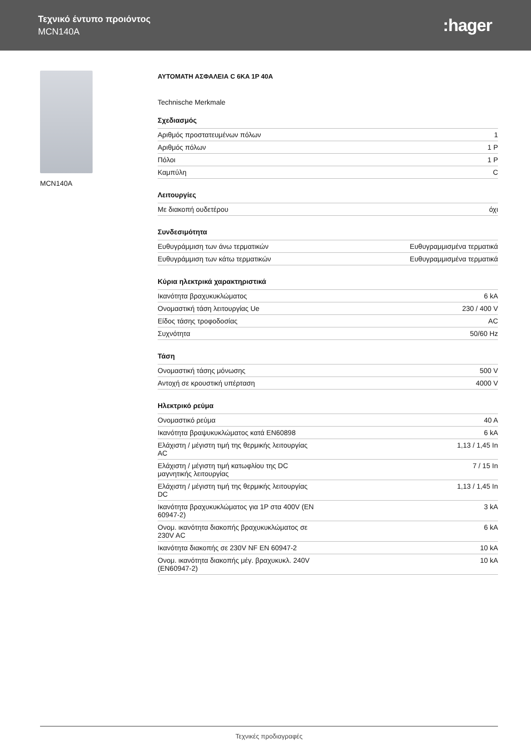Τεχνικό έντυπο προιόντος
MCN140A
:hager
MCN140A
ΑΥΤΟΜΑΤΗ ΑΣΦΑΛΕΙΑ C 6KA 1P 40A
Technische Merkmale
Σχεδιασμός
| Αριθμός προστατευμένων πόλων | 1 |
| Αριθμός πόλων | 1 P |
| Πόλοι | 1 P |
| Καμπύλη | C |
Λειτουργίες
| Με διακοπή ουδετέρου | όχι |
Συνδεσιμότητα
| Ευθυγράμμιση των άνω τερματικών | Ευθυγραμμισμένα τερματικά |
| Ευθυγράμμιση των κάτω τερματικών | Ευθυγραμμισμένα τερματικά |
Κύρια ηλεκτρικά χαρακτηριστικά
| Ικανότητα βραχυκυκλώματος | 6 kA |
| Ονομαστική τάση λειτουργίας Ue | 230 / 400 V |
| Είδος τάσης τροφοδοσίας | AC |
| Συχνότητα | 50/60 Hz |
Τάση
| Ονομαστική τάσης μόνωσης | 500 V |
| Αντοχή σε κρουστική υπέρταση | 4000 V |
Ηλεκτρικό ρεύμα
| Ονομαστικό ρεύμα | 40 A |
| Ικανότητα βραψυκυκλώματος κατά EN60898 | 6 kA |
| Ελάχιστη / μέγιστη τιμή της θερμικής λειτουργίας AC | 1,13 / 1,45 In |
| Ελάχιστη / μέγιστη τιμή κατωφλίου της DC μαγνητικής λειτουργίας | 7 / 15 In |
| Ελάχιστη / μέγιστη τιμή της θερμικής λειτουργίας DC | 1,13 / 1,45 In |
| Ικανότητα βραχυκυκλώματος για 1P στα 400V (EN 60947-2) | 3 kA |
| Ονομ. ικανότητα διακοπής βραχυκυκλώματος σε 230V AC | 6 kA |
| Ικανότητα διακοπής σε 230V NF EN 60947-2 | 10 kA |
| Ονομ. ικανότητα διακοπής μέγ. βραχυκυκλ. 240V (EN60947-2) | 10 kA |
Τεχνικές προδιαγραφές